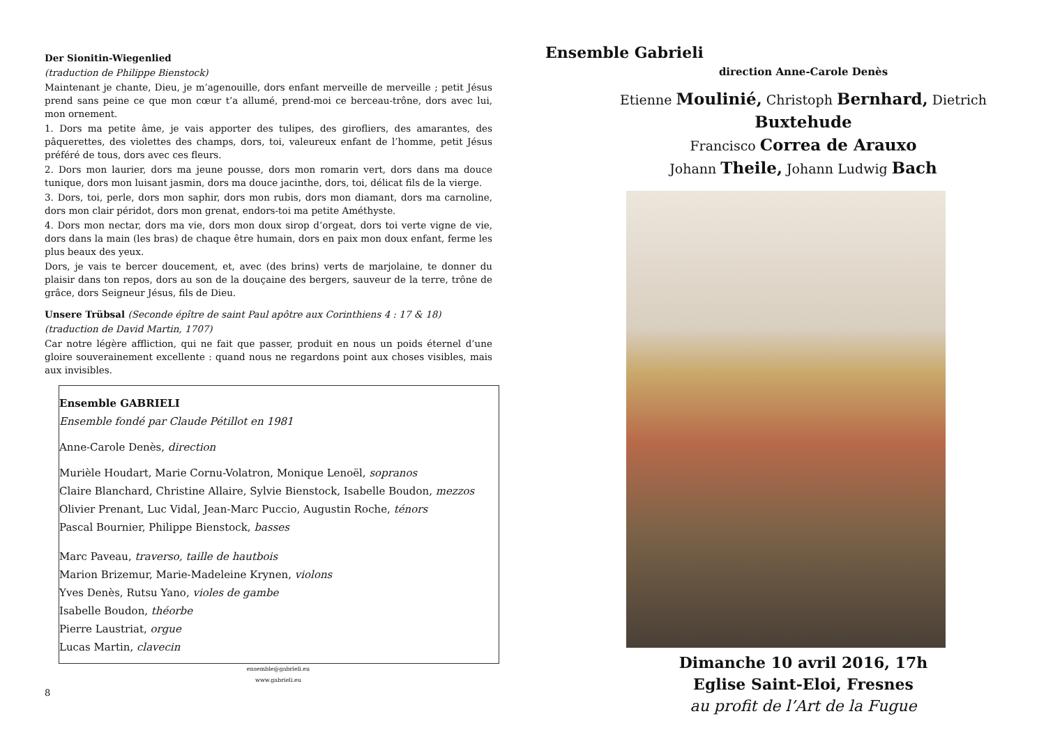Der Sionitin-Wiegenlied
(traduction de Philippe Bienstock)
Maintenant je chante, Dieu, je m’agenouille, dors enfant merveille de merveille ; petit Jésus prend sans peine ce que mon cœur t’a allumé, prend-moi ce berceau-trône, dors avec lui, mon ornement.
1. Dors ma petite âme, je vais apporter des tulipes, des girofliers, des amarantes, des pâquerettes, des violettes des champs, dors, toi, valeureux enfant de l’homme, petit Jésus préféré de tous, dors avec ces fleurs.
2. Dors mon laurier, dors ma jeune pousse, dors mon romarin vert, dors dans ma douce tunique, dors mon luisant jasmin, dors ma douce jacinthe, dors, toi, délicat fils de la vierge.
3. Dors, toi, perle, dors mon saphir, dors mon rubis, dors mon diamant, dors ma carnoline, dors mon clair péridot, dors mon grenat, endors-toi ma petite Améthyste.
4. Dors mon nectar, dors ma vie, dors mon doux sirop d’orgeat, dors toi verte vigne de vie, dors dans la main (les bras) de chaque être humain, dors en paix mon doux enfant, ferme les plus beaux des yeux.
Dors, je vais te bercer doucement, et, avec (des brins) verts de marjolaine, te donner du plaisir dans ton repos, dors au son de la douçaine des bergers, sauveur de la terre, trône de grâce, dors Seigneur Jésus, fils de Dieu.
Unsere Trübsal (Seconde épître de saint Paul apôtre aux Corinthiens 4 : 17 & 18)
(traduction de David Martin, 1707)
Car notre légère affliction, qui ne fait que passer, produit en nous un poids éternel d’une gloire souverainement excellente : quand nous ne regardons point aux choses visibles, mais aux invisibles.
Ensemble GABRIELI
Ensemble fondé par Claude Pétillot en 1981
Anne-Carole Denès, direction
Murièle Houdart, Marie Cornu-Volatron, Monique Lenoël, sopranos
Claire Blanchard, Christine Allaire, Sylvie Bienstock, Isabelle Boudon, mezzos
Olivier Prenant, Luc Vidal, Jean-Marc Puccio, Augustin Roche, ténors
Pascal Bournier, Philippe Bienstock, basses
Marc Paveau, traverso, taille de hautbois
Marion Brizemur, Marie-Madeleine Krynen, violons
Yves Denès, Rutsu Yano, violes de gambe
Isabelle Boudon, théorbe
Pierre Laustriat, orgue
Lucas Martin, clavecin
ensemble@gabrieli.eu
www.gabrieli.eu
8
Ensemble Gabrieli
direction Anne-Carole Denès
Etienne Moulinié, Christoph Bernhard, Dietrich Buxtehude
Francisco Correa de Arauxo
Johann Theile, Johann Ludwig Bach
Dimanche 10 avril 2016, 17h
Eglise Saint-Eloi, Fresnes
au profit de l’Art de la Fugue